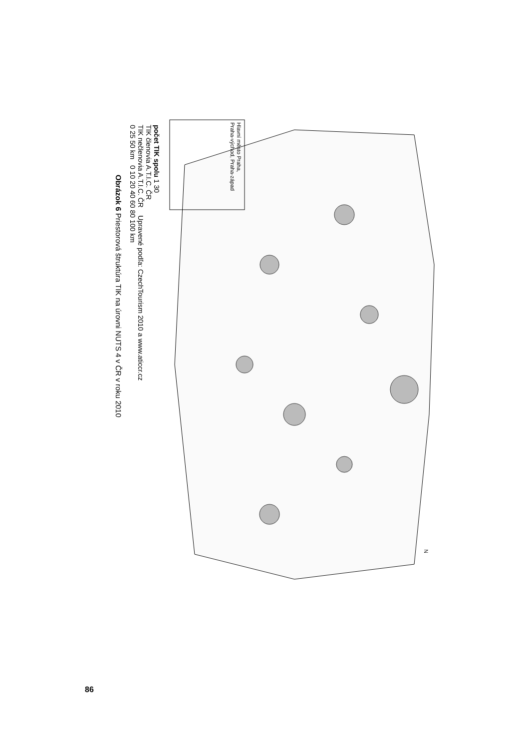Hlavní město Praha,
Praha-východ, Praha-západ
N
počet TIK spolu 1 30
TIK členovia A.T.I.C. ČR
TIK nečlenovia A.T.I.C. ČR Upravené podľa: CzechTourism 2010 a www.aticcr.cz
0 25 50 km 0 10 20 40 60 80 100 km
Obrázok 6 Priestorová štruktúra TIK na úrovni NUTS 4 v ČR v roku 2010
86